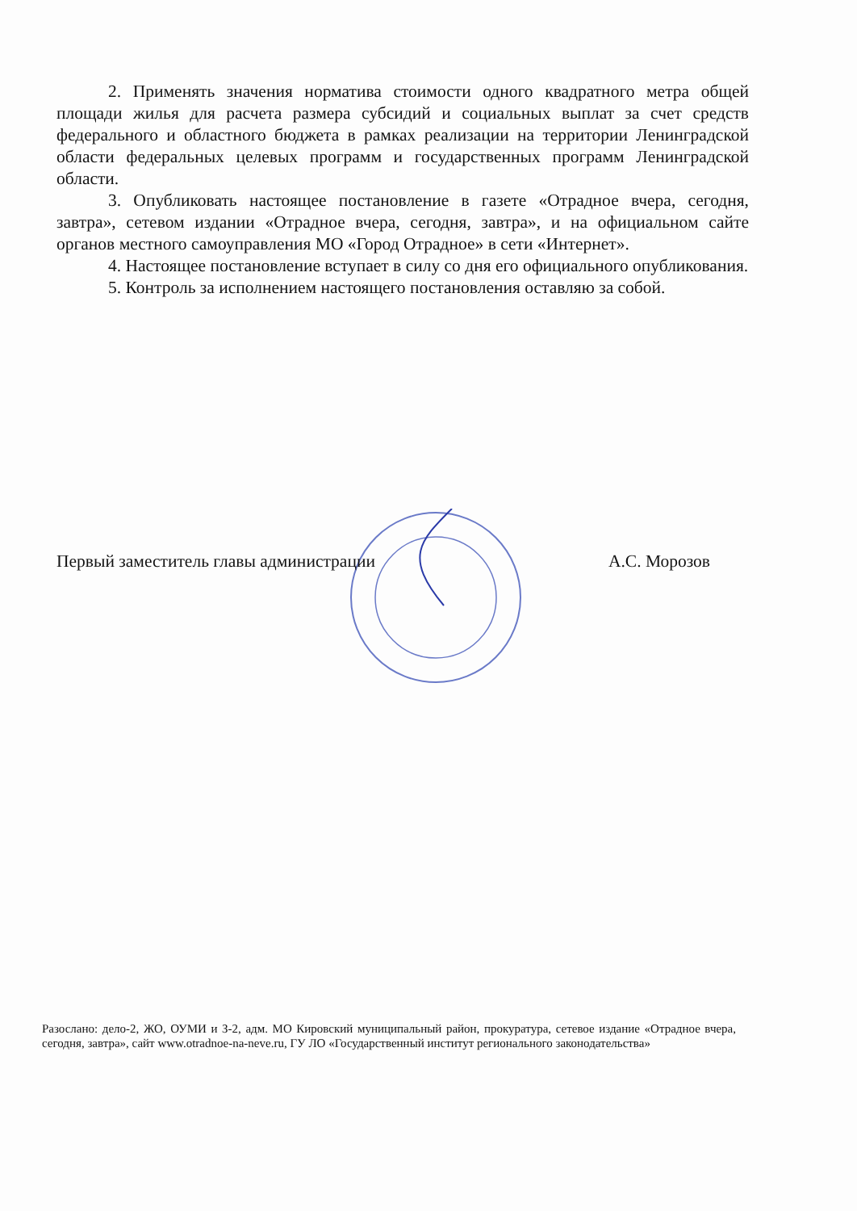2. Применять значения норматива стоимости одного квадратного метра общей площади жилья для расчета размера субсидий и социальных выплат за счет средств федерального и областного бюджета в рамках реализации на территории Ленинградской области федеральных целевых программ и государственных программ Ленинградской области.
3. Опубликовать настоящее постановление в газете «Отрадное вчера, сегодня, завтра», сетевом издании «Отрадное вчера, сегодня, завтра», и на официальном сайте органов местного самоуправления МО «Город Отрадное» в сети «Интернет».
4. Настоящее постановление вступает в силу со дня его официального опубликования.
5. Контроль за исполнением настоящего постановления оставляю за собой.
Первый заместитель главы администрации А.С. Морозов
Разослано: дело-2, ЖО, ОУМИ и З-2, адм. МО Кировский муниципальный район, прокуратура, сетевое издание «Отрадное вчера, сегодня, завтра», сайт www.otradnoe-na-neve.ru, ГУ ЛО «Государственный институт регионального законодательства»